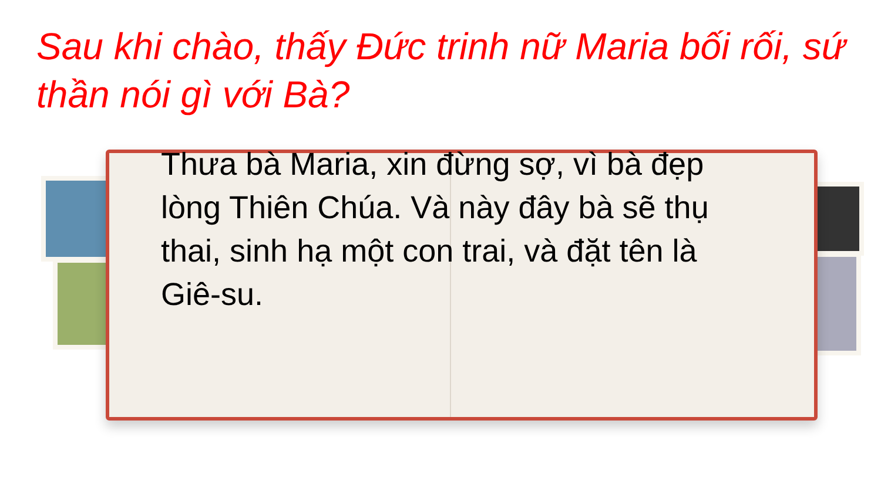Sau khi chào, thấy Đức trinh nữ Maria bối rối, sứ thần nói gì với Bà?
Thưa bà Maria, xin đừng sợ, vì bà đẹp lòng Thiên Chúa. Và này đây bà sẽ thụ thai, sinh hạ một con trai, và đặt tên là Giê-su.